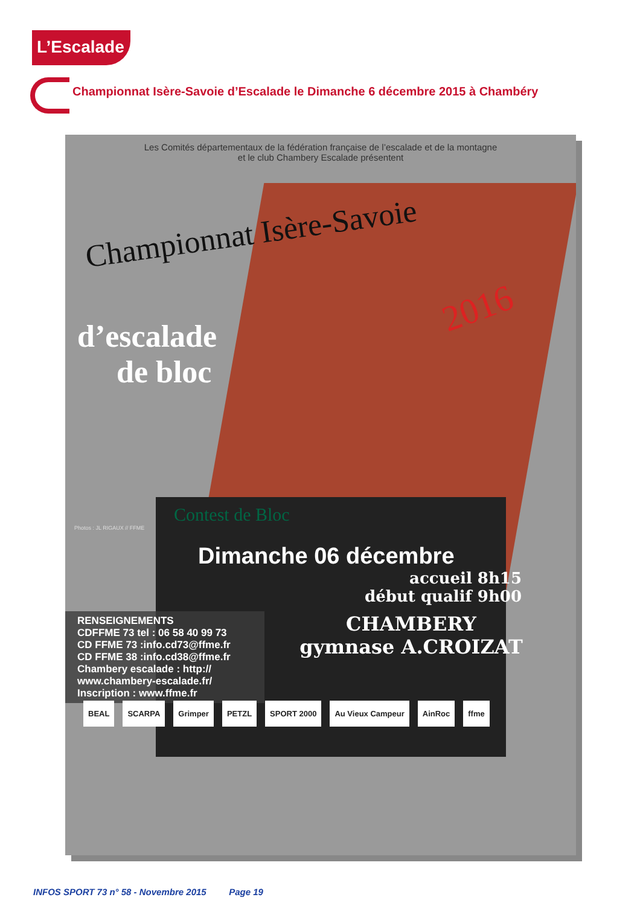L’Escalade
Championnat Isère-Savoie d’Escalade le Dimanche 6 décembre 2015 à Chambéry
Les Comités départementaux de la fédération française de l’escalade et de la montagne
et le club Chambery Escalade présentent
Championnat Isère-Savoie
2016
d’escalade
de bloc
Contest de Bloc
Photos : JL RIGAUX // FFME
Dimanche 06 décembre
accueil 8h15
début qualif 9h00
RENSEIGNEMENTS
CDFFME 73 tel : 06 58 40 99 73
CD FFME 73 :info.cd73@ffme.fr
CD FFME 38 :info.cd38@ffme.fr
Chambery escalade : http://
www.chambery-escalade.fr/
Inscription : www.ffme.fr
CHAMBERY
gymnase A.CROIZAT
BEAL SCARPA Grimper PETZL SPORT 2000 Au Vieux Campeur AinRoc ffme
INFOS SPORT 73 n° 58 - Novembre 2015 Page 19